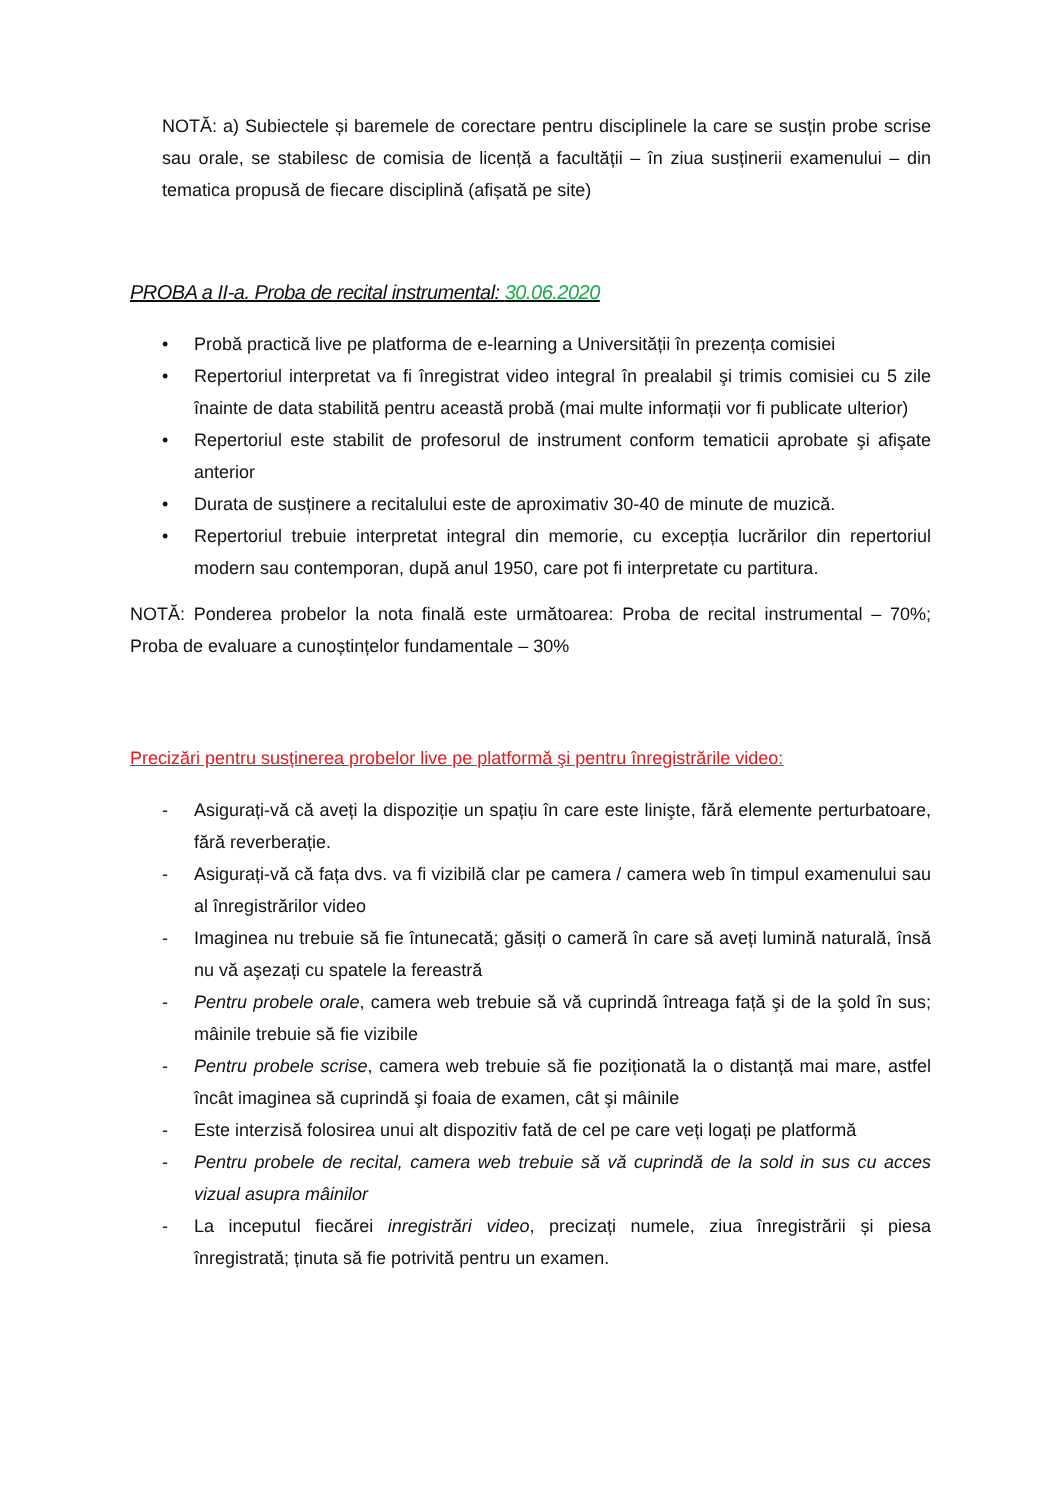NOTĂ: a) Subiectele și baremele de corectare pentru disciplinele la care se susțin probe scrise sau orale, se stabilesc de comisia de licență a facultății – în ziua susținerii examenului – din tematica propusă de fiecare disciplină (afișată pe site)
PROBA a II-a. Proba de recital instrumental: 30.06.2020
• Probă practică live pe platforma de e-learning a Universității în prezența comisiei
• Repertoriul interpretat va fi înregistrat video integral în prealabil şi trimis comisiei cu 5 zile înainte de data stabilită pentru această probă (mai multe informații vor fi publicate ulterior)
• Repertoriul este stabilit de profesorul de instrument conform tematicii aprobate şi afişate anterior
• Durata de susținere a recitalului este de aproximativ 30-40 de minute de muzică.
• Repertoriul trebuie interpretat integral din memorie, cu excepția lucrărilor din repertoriul modern sau contemporan, după anul 1950, care pot fi interpretate cu partitura.
NOTĂ: Ponderea probelor la nota finală este următoarea: Proba de recital instrumental – 70%; Proba de evaluare a cunoștințelor fundamentale – 30%
Precizări pentru susținerea probelor live pe platformă şi pentru înregistrările video:
- Asigurați-vă că aveți la dispoziție un spațiu în care este linişte, fără elemente perturbatoare, fără reverberație.
- Asigurați-vă că fața dvs. va fi vizibilă clar pe camera / camera web în timpul examenului sau al înregistrărilor video
- Imaginea nu trebuie să fie întunecată; găsiți o cameră în care să aveți lumină naturală, însă nu vă aşezați cu spatele la fereastră
- Pentru probele orale, camera web trebuie să vă cuprindă întreaga față şi de la şold în sus; mâinile trebuie să fie vizibile
- Pentru probele scrise, camera web trebuie să fie poziționată la o distanță mai mare, astfel încât imaginea să cuprindă şi foaia de examen, cât şi mâinile
- Este interzisă folosirea unui alt dispozitiv fată de cel pe care veți logați pe platformă
- Pentru probele de recital, camera web trebuie să vă cuprindă de la sold in sus cu acces vizual asupra mâinilor
- La inceputul fiecărei inregistrări video, precizați numele, ziua înregistrării și piesa înregistrată; ținuta să fie potrivită pentru un examen.